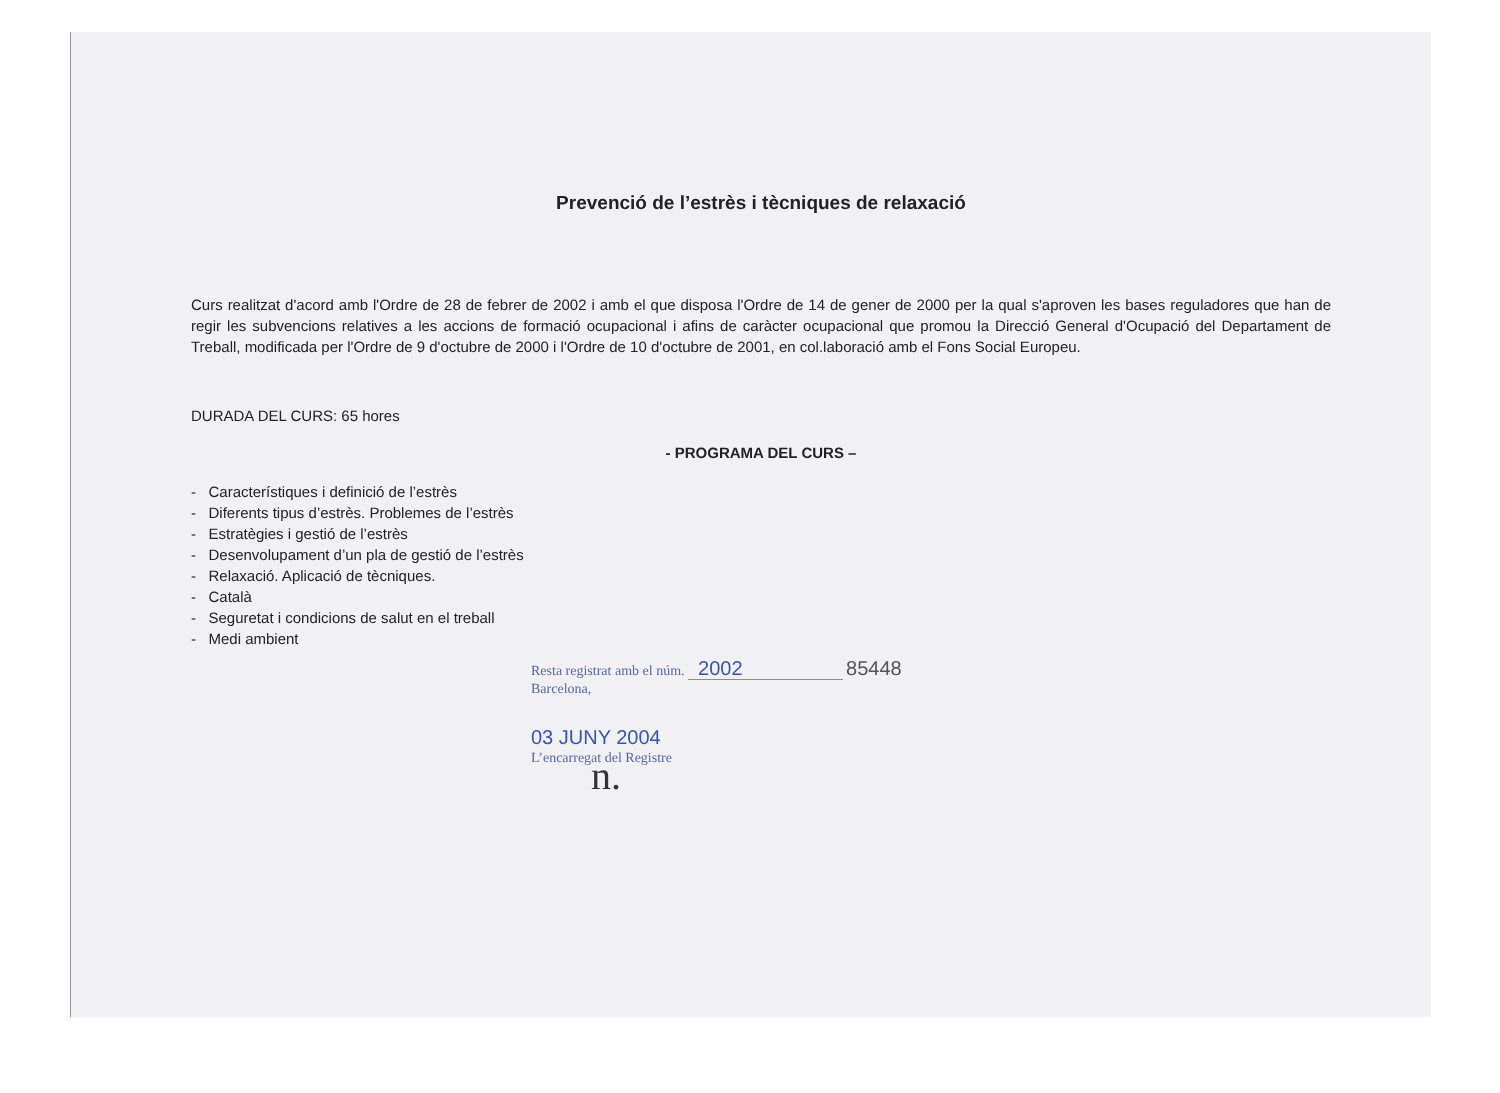Prevenció de l’estrès i tècniques de relaxació
Curs realitzat d'acord amb l'Ordre de 28 de febrer de 2002 i amb el que disposa l'Ordre de 14 de gener de 2000 per la qual s'aproven les bases reguladores que han de regir les subvencions relatives a les accions de formació ocupacional i afins de caràcter ocupacional que promou la Direcció General d'Ocupació del Departament de Treball, modificada per l'Ordre de 9 d'octubre de 2000 i l'Ordre de 10 d'octubre de 2001, en col.laboració amb el Fons Social Europeu.
DURADA DEL CURS: 65 hores
- PROGRAMA DEL CURS –
- Característiques i definició de l’estrès
- Diferents tipus d’estrès. Problemes de l’estrès
- Estratègies i gestió de l’estrès
- Desenvolupament d’un pla de gestió de l’estrès
- Relaxació. Aplicació de tècniques.
- Català
- Seguretat i condicions de salut en el treball
- Medi ambient
Resta registrat amb el núm. 2002 85448
Barcelona,
03 JUNY 2004
L’encarregat del Registre
n.